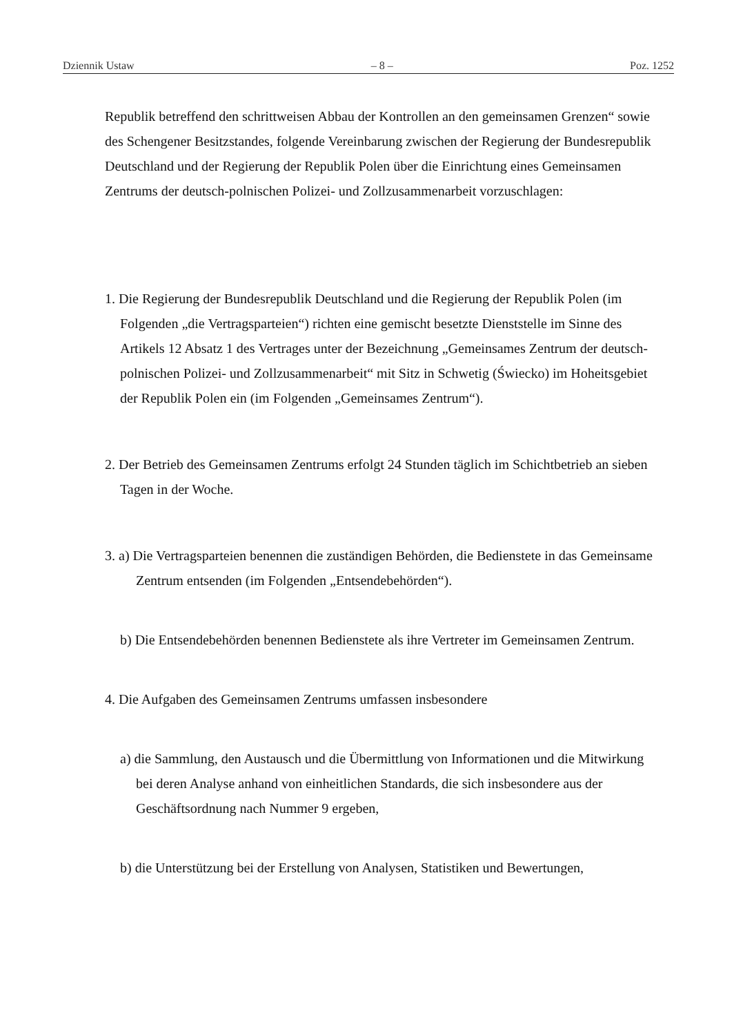Dziennik Ustaw – 8 – Poz. 1252
Republik betreffend den schrittweisen Abbau der Kontrollen an den gemeinsamen Grenzen“ sowie des Schengener Besitzstandes, folgende Vereinbarung zwischen der Regierung der Bundesrepublik Deutschland und der Regierung der Republik Polen über die Einrichtung eines Gemeinsamen Zentrums der deutsch-polnischen Polizei- und Zollzusammenarbeit vorzuschlagen:
1. Die Regierung der Bundesrepublik Deutschland und die Regierung der Republik Polen (im Folgenden „die Vertragsparteien“) richten eine gemischt besetzte Dienststelle im Sinne des Artikels 12 Absatz 1 des Vertrages unter der Bezeichnung „Gemeinsames Zentrum der deutsch-polnischen Polizei- und Zollzusammenarbeit“ mit Sitz in Schwetig (Świecko) im Hoheitsgebiet der Republik Polen ein (im Folgenden „Gemeinsames Zentrum“).
2. Der Betrieb des Gemeinsamen Zentrums erfolgt 24 Stunden täglich im Schichtbetrieb an sieben Tagen in der Woche.
3. a) Die Vertragsparteien benennen die zuständigen Behörden, die Bedienstete in das Gemeinsame Zentrum entsenden (im Folgenden „Entsendebehörden“).
b) Die Entsendebehörden benennen Bedienstete als ihre Vertreter im Gemeinsamen Zentrum.
4. Die Aufgaben des Gemeinsamen Zentrums umfassen insbesondere
a) die Sammlung, den Austausch und die Übermittlung von Informationen und die Mitwirkung bei deren Analyse anhand von einheitlichen Standards, die sich insbesondere aus der Geschäftsordnung nach Nummer 9 ergeben,
b) die Unterstützung bei der Erstellung von Analysen, Statistiken und Bewertungen,